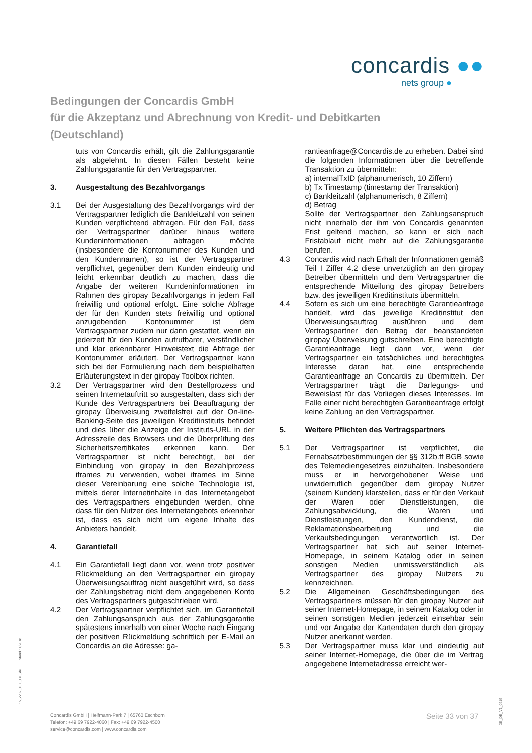concardis ●●
nets group ●
Bedingungen der Concardis GmbH
für die Akzeptanz und Abrechnung von Kredit- und Debitkarten
(Deutschland)
tuts von Concardis erhält, gilt die Zahlungsgarantie als abgelehnt. In diesen Fällen besteht keine Zahlungsgarantie für den Vertragspartner.
3. Ausgestaltung des Bezahlvorgangs
3.1 Bei der Ausgestaltung des Bezahlvorgangs wird der Vertragspartner lediglich die Bankleitzahl von seinen Kunden verpflichtend abfragen. Für den Fall, dass der Vertragspartner darüber hinaus weitere Kundeninformationen abfragen möchte (insbesondere die Kontonummer des Kunden und den Kundennamen), so ist der Vertragspartner verpflichtet, gegenüber dem Kunden eindeutig und leicht erkennbar deutlich zu machen, dass die Angabe der weiteren Kundeninformationen im Rahmen des giropay Bezahlvorgangs in jedem Fall freiwillig und optional erfolgt. Eine solche Abfrage der für den Kunden stets freiwillig und optional anzugebenden Kontonummer ist dem Vertragspartner zudem nur dann gestattet, wenn ein jederzeit für den Kunden aufrufbarer, verständlicher und klar erkennbarer Hinweistext die Abfrage der Kontonummer erläutert. Der Vertragspartner kann sich bei der Formulierung nach dem beispielhaften Erläuterungstext in der giropay Toolbox richten.
3.2 Der Vertragspartner wird den Bestellprozess und seinen Internetauftritt so ausgestalten, dass sich der Kunde des Vertragspartners bei Beauftragung der giropay Überweisung zweifelsfrei auf der On-line-Banking-Seite des jeweiligen Kreditinstituts befindet und dies über die Anzeige der Instituts-URL in der Adresszeile des Browsers und die Überprüfung des Sicherheitszertifikates erkennen kann. Der Vertragspartner ist nicht berechtigt, bei der Einbindung von giropay in den Bezahlprozess iframes zu verwenden, wobei iframes im Sinne dieser Vereinbarung eine solche Technologie ist, mittels derer Internetinhalte in das Internetangebot des Vertragspartners eingebunden werden, ohne dass für den Nutzer des Internetangebots erkennbar ist, dass es sich nicht um eigene Inhalte des Anbieters handelt.
4. Garantiefall
4.1 Ein Garantiefall liegt dann vor, wenn trotz positiver Rückmeldung an den Vertragspartner ein giropay Überweisungsauftrag nicht ausgeführt wird, so dass der Zahlungsbetrag nicht dem angegebenen Konto des Vertragspartners gutgeschrieben wird.
4.2 Der Vertragspartner verpflichtet sich, im Garantiefall den Zahlungsanspruch aus der Zahlungsgarantie spätestens innerhalb von einer Woche nach Eingang der positiven Rückmeldung schriftlich per E-Mail an Concardis an die Adresse: ga-
rantieanfrage@Concardis.de zu erheben. Dabei sind die folgenden Informationen über die betreffende Transaktion zu übermitteln:
a) internalTxID (alphanumerisch, 10 Ziffern)
b) Tx Timestamp (timestamp der Transaktion)
c) Bankleitzahl (alphanumerisch, 8 Ziffern)
d) Betrag
Sollte der Vertragspartner den Zahlungsanspruch nicht innerhalb der ihm von Concardis genannten Frist geltend machen, so kann er sich nach Fristablauf nicht mehr auf die Zahlungsgarantie berufen.
4.3 Concardis wird nach Erhalt der Informationen gemäß Teil I Ziffer 4.2 diese unverzüglich an den giropay Betreiber übermitteln und dem Vertragspartner die entsprechende Mitteilung des giropay Betreibers bzw. des jeweiligen Kreditinstituts übermitteln.
4.4 Sofern es sich um eine berechtigte Garantieanfrage handelt, wird das jeweilige Kreditinstitut den Überweisungsauftrag ausführen und dem Vertragspartner den Betrag der beanstandeten giropay Überweisung gutschreiben. Eine berechtigte Garantieanfrage liegt dann vor, wenn der Vertragspartner ein tatsächliches und berechtigtes Interesse daran hat, eine entsprechende Garantieanfrage an Concardis zu übermitteln. Der Vertragspartner trägt die Darlegungs- und Beweislast für das Vorliegen dieses Interesses. Im Falle einer nicht berechtigten Garantieanfrage erfolgt keine Zahlung an den Vertragspartner.
5. Weitere Pflichten des Vertragspartners
5.1 Der Vertragspartner ist verpflichtet, die Fernabsatzbestimmungen der §§ 312b.ff BGB sowie des Telemediengesetzes einzuhalten. Insbesondere muss er in hervorgehobener Weise und unwiderruflich gegenüber dem giropay Nutzer (seinem Kunden) klarstellen, dass er für den Verkauf der Waren oder Dienstleistungen, die Zahlungsabwicklung, die Waren und Dienstleistungen, den Kundendienst, die Reklamationsbearbeitung und die Verkaufsbedingungen verantwortlich ist. Der Vertragspartner hat sich auf seiner Internet-Homepage, in seinem Katalog oder in seinen sonstigen Medien unmissverständlich als Vertragspartner des giropay Nutzers zu kennzeichnen.
5.2 Die Allgemeinen Geschäftsbedingungen des Vertragspartners müssen für den giropay Nutzer auf seiner Internet-Homepage, in seinem Katalog oder in seinen sonstigen Medien jederzeit einsehbar sein und vor Angabe der Kartendaten durch den giropay Nutzer anerkannt werden.
5.3 Der Vertragspartner muss klar und eindeutig auf seiner Internet-Homepage, die über die im Vertrag angegebene Internetadresse erreicht wer-
15_2287_13.0_DE_de Stand 11/2018
Concardis GmbH | Helfmann-Park 7 | 65760 Eschborn
Telefon: +49 69 7922-4060 | Fax: +49 69 7922-4500
service@concardis.com | www.concardis.com
Seite 33 von 37
DE_DE_V1_0919